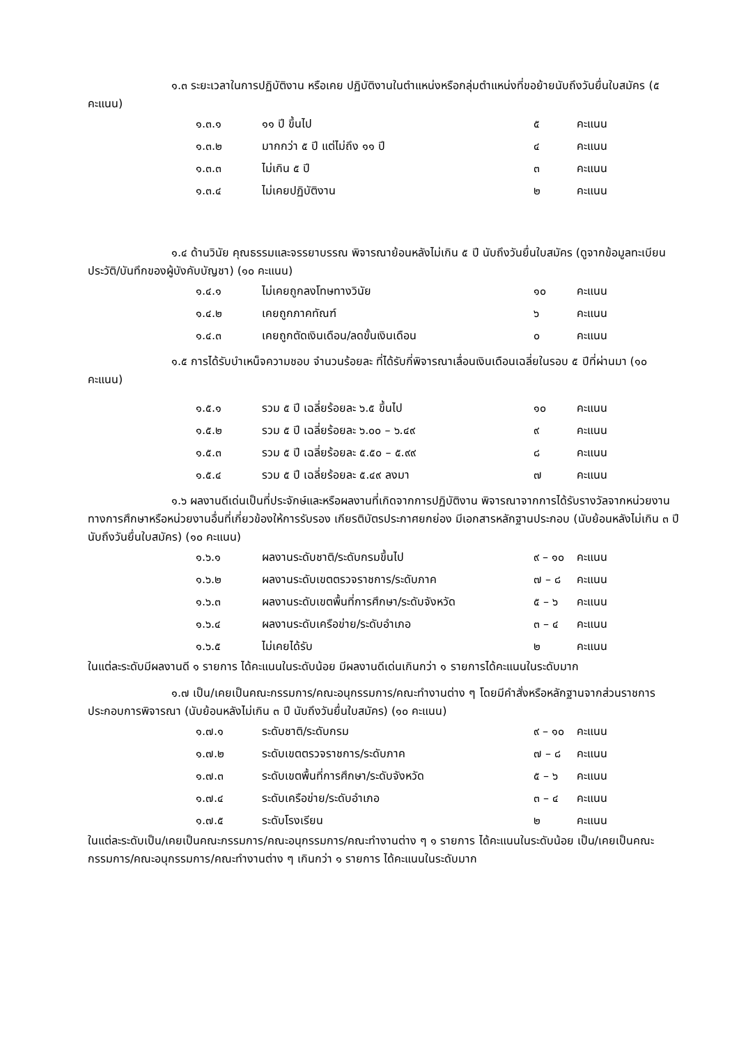๑.๓ ระยะเวลาในการปฏิบัติงาน หรือเคย ปฏิบัติงานในตำแหน่งหรือกลุ่มตำแหน่งที่ขอย้ายนับถึงวันยื่นใบสมัคร (๕ คะแนน)
| ๑.๓.๑ | ๑๑ ปี ขึ้นไป | ๕ | คะแนน |
| ๑.๓.๒ | มากกว่า ๕ ปี แต่ไม่ถึง ๑๑ ปี | ๔ | คะแนน |
| ๑.๓.๓ | ไม่เกิน ๕ ปี | ๓ | คะแนน |
| ๑.๓.๔ | ไม่เคยปฏิบัติงาน | ๒ | คะแนน |
๑.๔ ด้านวินัย คุณธรรมและจรรยาบรรณ พิจารณาย้อนหลังไม่เกิน ๕ ปี นับถึงวันยื่นใบสมัคร (ดูจากข้อมูลทะเบียนประวัติ/บันทึกของผู้บังคับบัญชา) (๑๐ คะแนน)
| ๑.๔.๑ | ไม่เคยถูกลงโทษทางวินัย | ๑๐ | คะแนน |
| ๑.๔.๒ | เคยถูกภาคทัณฑ์ | ๖ | คะแนน |
| ๑.๔.๓ | เคยถูกตัดเงินเดือน/ลดขั้นเงินเดือน | ๐ | คะแนน |
๑.๕ การได้รับบำเหน็จความชอบ จำนวนร้อยละ ที่ได้รับกี่พิจารณาเลื่อนเงินเดือนเฉลี่ยในรอบ ๕ ปีที่ผ่านมา (๑๐ คะแนน)
| ๑.๕.๑ | รวม ๕ ปี เฉลี่ยร้อยละ ๖.๕ ขึ้นไป | ๑๐ | คะแนน |
| ๑.๕.๒ | รวม ๕ ปี เฉลี่ยร้อยละ ๖.๐๐ – ๖.๔๙ | ๙ | คะแนน |
| ๑.๕.๓ | รวม ๕ ปี เฉลี่ยร้อยละ ๕.๕๐ – ๕.๙๙ | ๘ | คะแนน |
| ๑.๕.๔ | รวม ๕ ปี เฉลี่ยร้อยละ ๕.๔๙ ลงมา | ๗ | คะแนน |
๑.๖ ผลงานดีเด่นเป็นที่ประจักษ์และหรือผลงานที่เกิดจากการปฏิบัติงาน พิจารณาจากการได้รับรางวัลจากหน่วยงานทางการศึกษาหรือหน่วยงานอื่นที่เกี่ยวข้องให้การรับรอง เกียรติบัตรประกาศยกย่อง มีเอกสารหลักฐานประกอบ (นับย้อนหลังไม่เกิน ๓ ปี นับถึงวันยื่นใบสมัคร) (๑๐ คะแนน)
| ๑.๖.๑ | ผลงานระดับชาติ/ระดับกรมขึ้นไป | ๙ – ๑๐ | คะแนน |
| ๑.๖.๒ | ผลงานระดับเขตตรวจราชการ/ระดับภาค | ๗ – ๘ | คะแนน |
| ๑.๖.๓ | ผลงานระดับเขตพื้นที่การศึกษา/ระดับจังหวัด | ๕ – ๖ | คะแนน |
| ๑.๖.๔ | ผลงานระดับเครือข่าย/ระดับอำเภอ | ๓ – ๔ | คะแนน |
| ๑.๖.๕ | ไม่เคยได้รับ | ๒ | คะแนน |
ในแต่ละระดับมีผลงานดี ๑ รายการ ได้คะแนนในระดับน้อย มีผลงานดีเด่นเกินกว่า ๑ รายการได้คะแนนในระดับมาก
๑.๗ เป็น/เคยเป็นคณะกรรมการ/คณะอนุกรรมการ/คณะทำงานต่าง ๆ โดยมีคำสั่งหรือหลักฐานจากส่วนราชการ ประกอบการพิจารณา (นับย้อนหลังไม่เกิน ๓ ปี นับถึงวันยื่นใบสมัคร) (๑๐ คะแนน)
| ๑.๗.๑ | ระดับชาติ/ระดับกรม | ๙ – ๑๐ | คะแนน |
| ๑.๗.๒ | ระดับเขตตรวจราชการ/ระดับภาค | ๗ – ๘ | คะแนน |
| ๑.๗.๓ | ระดับเขตพื้นที่การศึกษา/ระดับจังหวัด | ๕ – ๖ | คะแนน |
| ๑.๗.๔ | ระดับเครือข่าย/ระดับอำเภอ | ๓ – ๔ | คะแนน |
| ๑.๗.๕ | ระดับโรงเรียน | ๒ | คะแนน |
ในแต่ละระดับเป็น/เคยเป็นคณะกรรมการ/คณะอนุกรรมการ/คณะทำงานต่าง ๆ ๑ รายการ ได้คะแนนในระดับน้อย เป็น/เคยเป็นคณะกรรมการ/คณะอนุกรรมการ/คณะทำงานต่าง ๆ เกินกว่า ๑ รายการ ได้คะแนนในระดับมาก